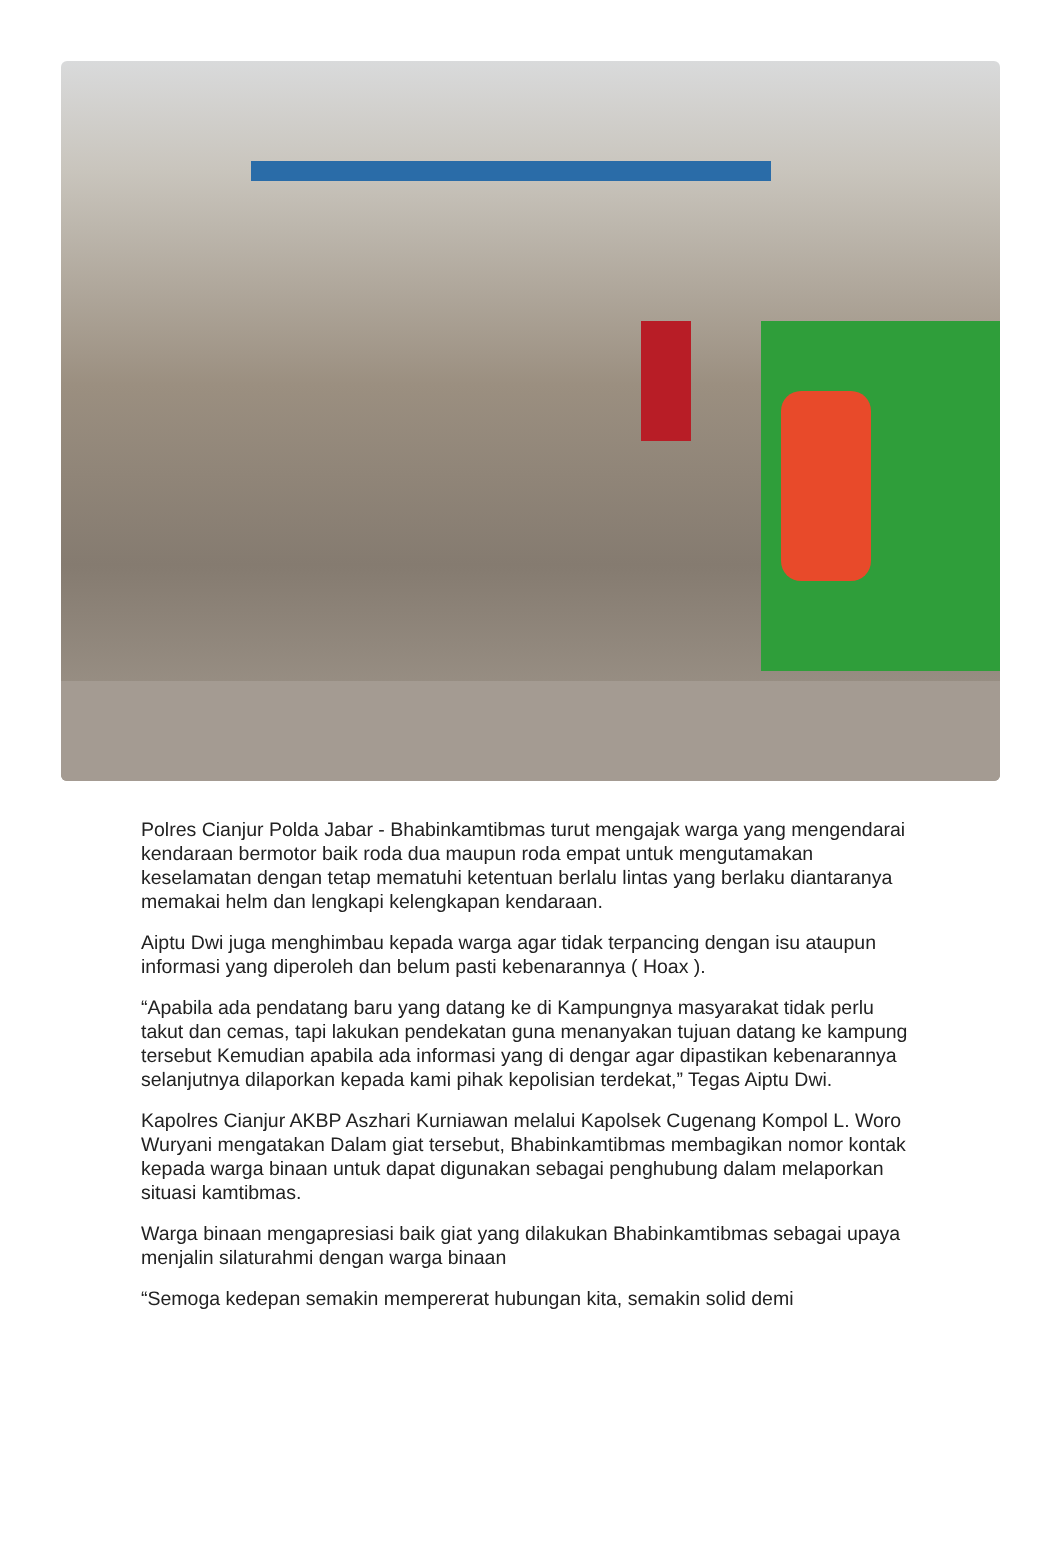Polres Cianjur Polda Jabar - Bhabinkamtibmas turut mengajak warga yang mengendarai kendaraan bermotor baik roda dua maupun roda empat untuk mengutamakan keselamatan dengan tetap mematuhi ketentuan berlalu lintas yang berlaku diantaranya memakai helm dan lengkapi kelengkapan kendaraan.
Aiptu Dwi juga menghimbau kepada warga agar tidak terpancing dengan isu ataupun informasi yang diperoleh dan belum pasti kebenarannya ( Hoax ).
“Apabila ada pendatang baru yang datang ke di Kampungnya masyarakat tidak perlu takut dan cemas, tapi lakukan pendekatan guna menanyakan tujuan datang ke kampung tersebut Kemudian apabila ada informasi yang di dengar agar dipastikan kebenarannya selanjutnya dilaporkan kepada kami pihak kepolisian terdekat,” Tegas Aiptu Dwi.
Kapolres Cianjur AKBP Aszhari Kurniawan melalui Kapolsek Cugenang Kompol L. Woro Wuryani mengatakan Dalam giat tersebut, Bhabinkamtibmas membagikan nomor kontak kepada warga binaan untuk dapat digunakan sebagai penghubung dalam melaporkan situasi kamtibmas.
Warga binaan mengapresiasi baik giat yang dilakukan Bhabinkamtibmas sebagai upaya menjalin silaturahmi dengan warga binaan
“Semoga kedepan semakin mempererat hubungan kita, semakin solid demi